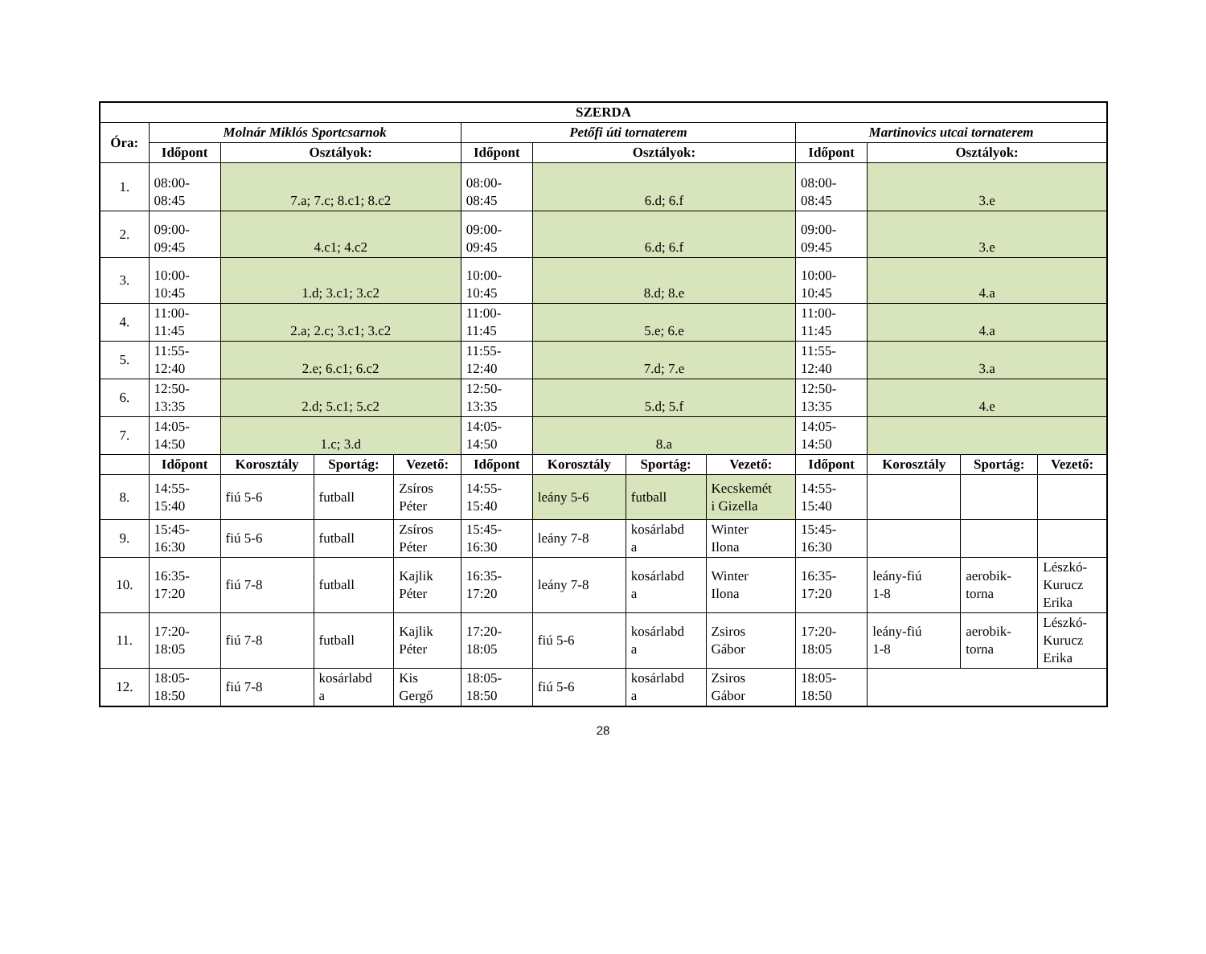| SZERDA | | | | | | | | | | | | |
| --- | --- | --- | --- | --- | --- | --- | --- | --- | --- | --- | --- | --- |
| Óra: | Molnár Miklós Sportcsarnok | | | | Petőfi úti tornaterem | | | | Martinovics utcai tornaterem | | | |
| | Időpont | Osztályok: | | | Időpont | Osztályok: | | | Időpont | Osztályok: | | |
| 1. | 08:00- 08:45 | 7.a; 7.c; 8.c1; 8.c2 | | | 08:00- 08:45 | 6.d; 6.f | | | 08:00- 08:45 | 3.e | | |
| 2. | 09:00- 09:45 | 4.c1; 4.c2 | | | 09:00- 09:45 | 6.d; 6.f | | | 09:00- 09:45 | 3.e | | |
| 3. | 10:00- 10:45 | 1.d; 3.c1; 3.c2 | | | 10:00- 10:45 | 8.d; 8.e | | | 10:00- 10:45 | 4.a | | |
| 4. | 11:00- 11:45 | 2.a; 2.c; 3.c1; 3.c2 | | | 11:00- 11:45 | 5.e; 6.e | | | 11:00- 11:45 | 4.a | | |
| 5. | 11:55- 12:40 | 2.e; 6.c1; 6.c2 | | | 11:55- 12:40 | 7.d; 7.e | | | 11:55- 12:40 | 3.a | | |
| 6. | 12:50- 13:35 | 2.d; 5.c1; 5.c2 | | | 12:50- 13:35 | 5.d; 5.f | | | 12:50- 13:35 | 4.e | | |
| 7. | 14:05- 14:50 | 1.c; 3.d | | | 14:05- 14:50 | 8.a | | | 14:05- 14:50 | | | |
| | Időpont | Korosztály | Sportág: | Vezető: | Időpont | Korosztály | Sportág: | Vezető: | Időpont | Korosztály | Sportág: | Vezető: |
| 8. | 14:55- 15:40 | fiú 5-6 | futball | Zsíros Péter | 14:55- 15:40 | leány 5-6 | futball | Kecskemét i Gizella | 14:55- 15:40 | | | |
| 9. | 15:45- 16:30 | fiú 5-6 | futball | Zsíros Péter | 15:45- 16:30 | leány 7-8 | kosárlabd a | Winter Ilona | 15:45- 16:30 | | | |
| 10. | 16:35- 17:20 | fiú 7-8 | futball | Kajlik Péter | 16:35- 17:20 | leány 7-8 | kosárlabd a | Winter Ilona | 16:35- 17:20 | leány-fiú 1-8 | aerobik- torna | Lészkó- Kurucz Erika |
| 11. | 17:20- 18:05 | fiú 7-8 | futball | Kajlik Péter | 17:20- 18:05 | fiú 5-6 | kosárlabd a | Zsiros Gábor | 17:20- 18:05 | leány-fiú 1-8 | aerobik- torna | Lészkó- Kurucz Erika |
| 12. | 18:05- 18:50 | fiú 7-8 | kosárlabd a | Kis Gergő | 18:05- 18:50 | fiú 5-6 | kosárlabd a | Zsiros Gábor | 18:05- 18:50 | | | |
28